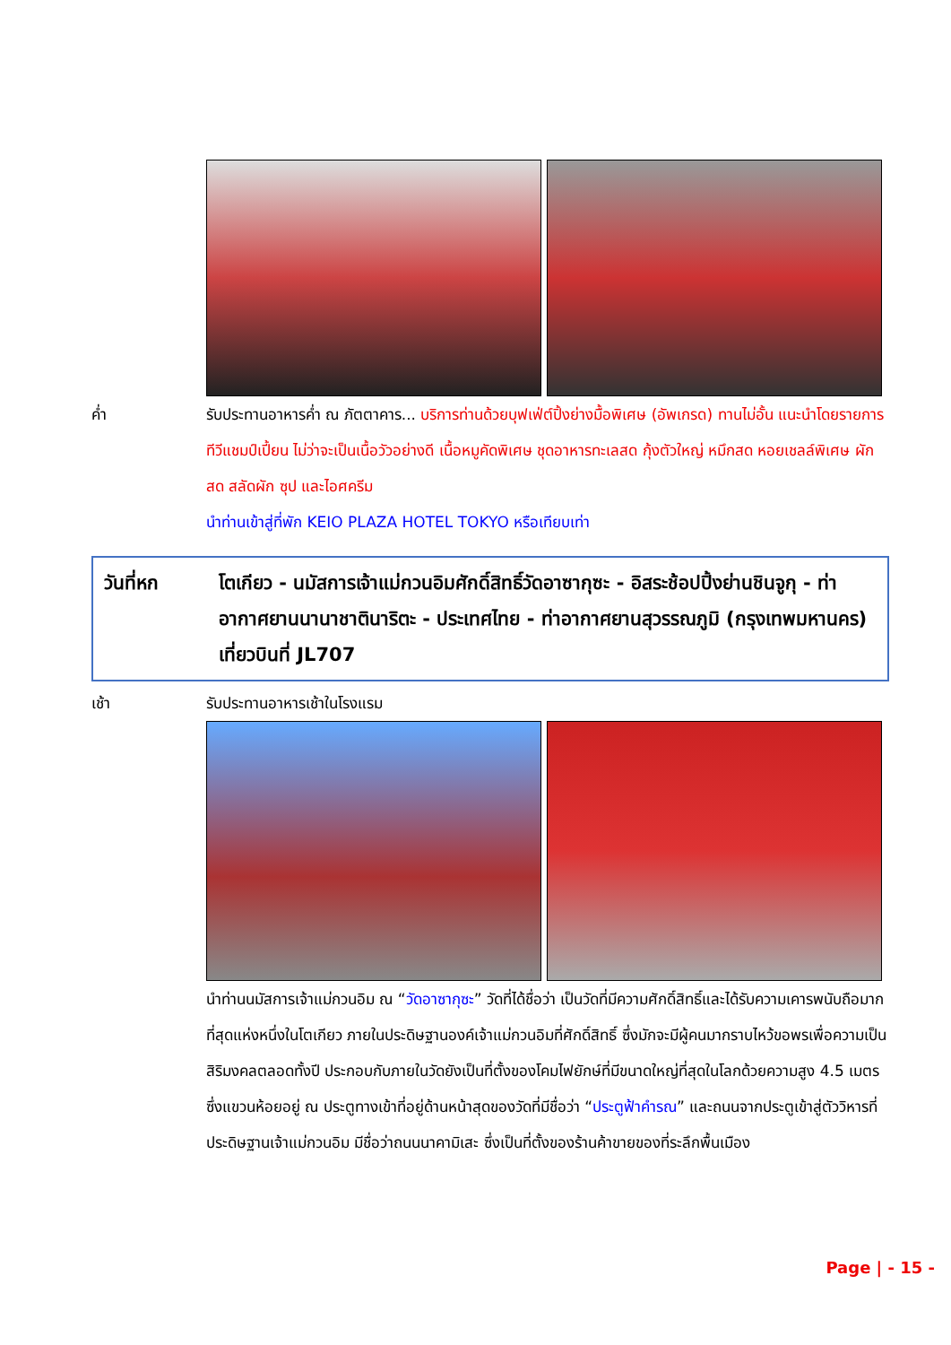ค่ำ รับประทานอาหารค่ำ ณ ภัตตาคาร... บริการท่านด้วยบุฟเฟ่ต์ปิ้งย่างมื้อพิเศษ (อัพเกรด) ทานไม่อั้น แนะนำโดยรายการทีวีแชมป์เปี้ยน ไม่ว่าจะเป็นเนื้อวัวอย่างดี เนื้อหมูคัดพิเศษ ชุดอาหารทะเลสด กุ้งตัวใหญ่ หมึกสด หอยเชลล์พิเศษ ผักสด สลัดผัก ซุป และไอศครีม
นำท่านเข้าสู่ที่พัก KEIO PLAZA HOTEL TOKYO หรือเทียบเท่า
วันที่หก โตเกียว - นมัสการเจ้าแม่กวนอิมศักดิ์สิทธิ์วัดอาซากุซะ - อิสระช้อปปิ้งย่านชินจูกุ - ท่าอากาศยานนานาชาตินาริตะ - ประเทศไทย - ท่าอากาศยานสุวรรณภูมิ (กรุงเทพมหานคร) เที่ยวบินที่ JL707
เช้า รับประทานอาหารเช้าในโรงแรม
นำท่านนมัสการเจ้าแม่กวนอิม ณ “วัดอาซากุซะ” วัดที่ได้ชื่อว่า เป็นวัดที่มีความศักดิ์สิทธิ์และได้รับความเคารพนับถือมากที่สุดแห่งหนึ่งในโตเกียว ภายในประดิษฐานองค์เจ้าแม่กวนอิมที่ศักดิ์สิทธิ์ ซึ่งมักจะมีผู้คนมากราบไหว้ขอพรเพื่อความเป็นสิริมงคลตลอดทั้งปี ประกอบกับภายในวัดยังเป็นที่ตั้งของโคมไฟยักษ์ที่มีขนาดใหญ่ที่สุดในโลกด้วยความสูง 4.5 เมตร ซึ่งแขวนห้อยอยู่ ณ ประตูทางเข้าที่อยู่ด้านหน้าสุดของวัดที่มีชื่อว่า “ประตูฟ้าคำรณ” และถนนจากประตูเข้าสู่ตัววิหารที่ประดิษฐานเจ้าแม่กวนอิม มีชื่อว่าถนนนาคามิเสะ ซึ่งเป็นที่ตั้งของร้านค้าขายของที่ระลึกพื้นเมือง
Page | - 15 -